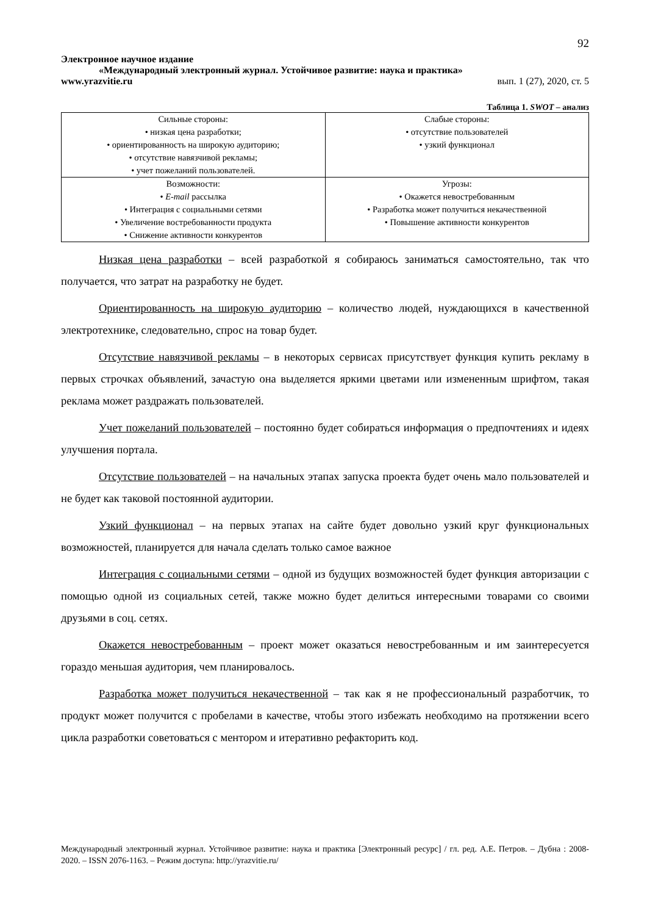92
Электронное научное издание
«Международный электронный журнал. Устойчивое развитие: наука и практика»
www.yrazvitie.ru вып. 1 (27), 2020, ст. 5
Таблица 1. SWOT – анализ
| Сильные стороны: • низкая цена разработки; • ориентированность на широкую аудиторию; • отсутствие навязчивой рекламы; • учет пожеланий пользователей. | Слабые стороны: • отсутствие пользователей • узкий функционал |
| Возможности: • E-mail рассылка • Интеграция с социальными сетями • Увеличение востребованности продукта • Снижение активности конкурентов | Угрозы: • Окажется невостребованным • Разработка может получиться некачественной • Повышение активности конкурентов |
Низкая цена разработки – всей разработкой я собираюсь заниматься самостоятельно, так что получается, что затрат на разработку не будет.
Ориентированность на широкую аудиторию – количество людей, нуждающихся в качественной электротехнике, следовательно, спрос на товар будет.
Отсутствие навязчивой рекламы – в некоторых сервисах присутствует функция купить рекламу в первых строчках объявлений, зачастую она выделяется яркими цветами или измененным шрифтом, такая реклама может раздражать пользователей.
Учет пожеланий пользователей – постоянно будет собираться информация о предпочтениях и идеях улучшения портала.
Отсутствие пользователей – на начальных этапах запуска проекта будет очень мало пользователей и не будет как таковой постоянной аудитории.
Узкий функционал – на первых этапах на сайте будет довольно узкий круг функциональных возможностей, планируется для начала сделать только самое важное
Интеграция с социальными сетями – одной из будущих возможностей будет функция авторизации с помощью одной из социальных сетей, также можно будет делиться интересными товарами со своими друзьями в соц. сетях.
Окажется невостребованным – проект может оказаться невостребованным и им заинтересуется гораздо меньшая аудитория, чем планировалось.
Разработка может получиться некачественной – так как я не профессиональный разработчик, то продукт может получится с пробелами в качестве, чтобы этого избежать необходимо на протяжении всего цикла разработки советоваться с ментором и итеративно рефакторить код.
Международный электронный журнал. Устойчивое развитие: наука и практика [Электронный ресурс] / гл. ред. А.Е. Петров. – Дубна : 2008-2020. – ISSN 2076-1163. – Режим доступа: http://yrazvitie.ru/